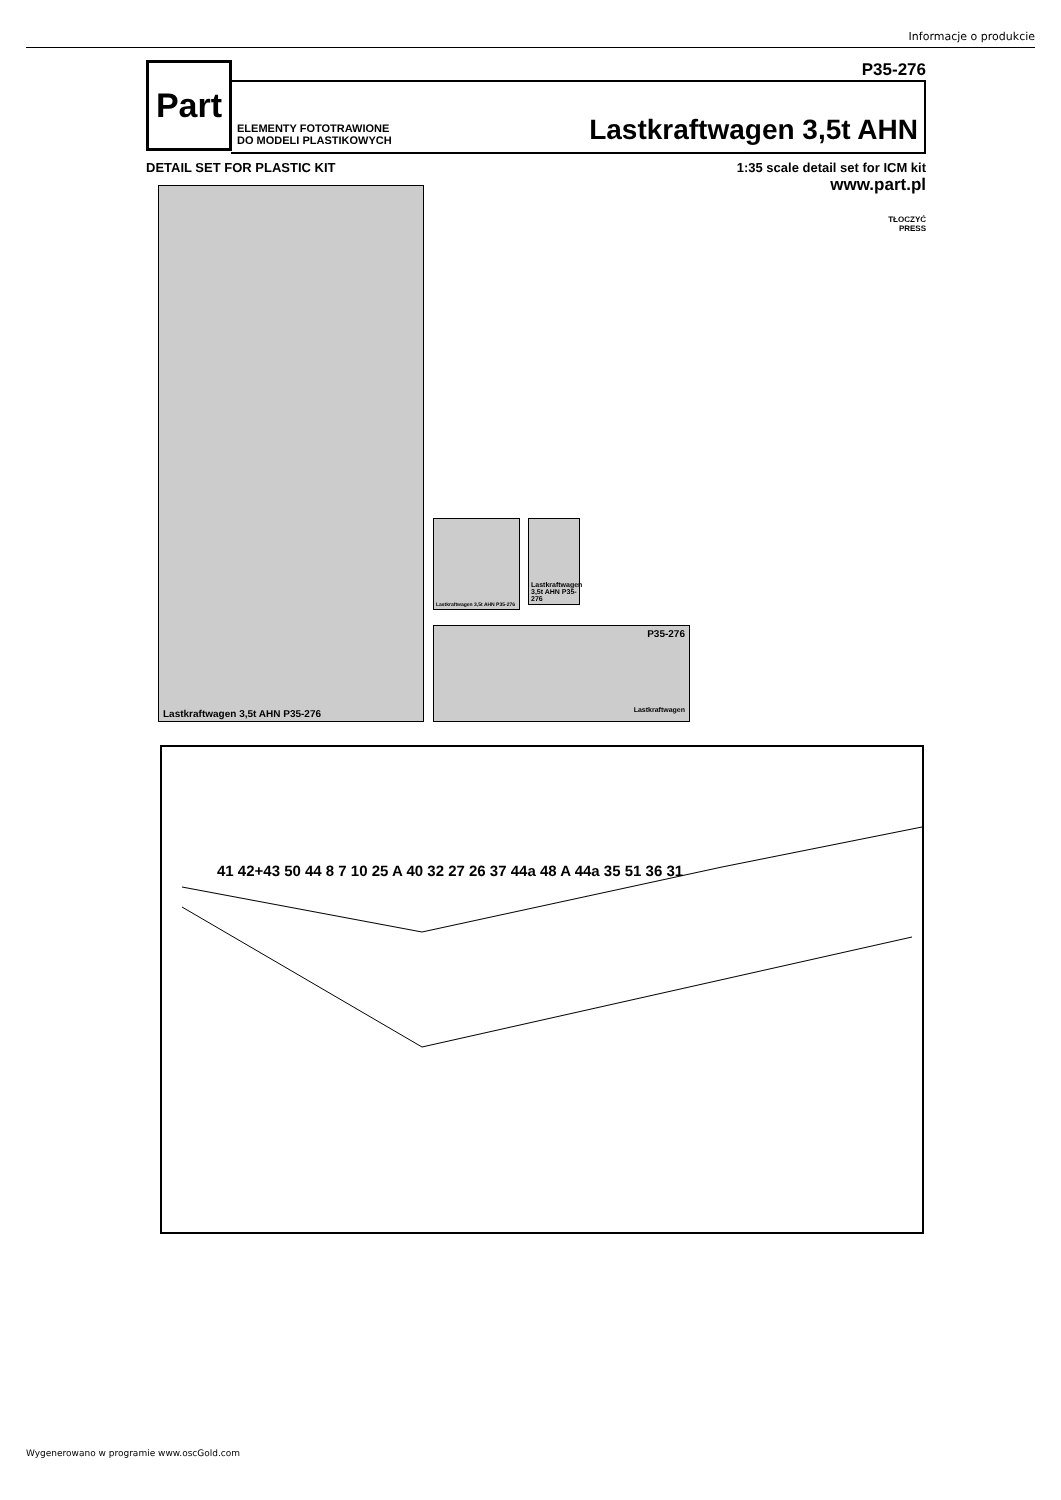Informacje o produkcie
Part
P35-276
ELEMENTY FOTOTRAWIONE
DO MODELI PLASTIKOWYCH
Lastkraftwagen 3,5t AHN
DETAIL SET FOR PLASTIC KIT 1:35 scale detail set for ICM kit
www.part.pl
TŁOCZYĆ
PRESS
Lastkraftwagen 3,5t AHN P35-276
Lastkraftwagen 3,5t AHN P35-276
Lastkraftwagen 3,5t AHN P35-276
P35-276
Lastkraftwagen
41 42+43 50 44 8 7 10 25 A 40 32 27 26 37 44a 48 A 44a 35 51 36 31
Wygenerowano w programie www.oscGold.com